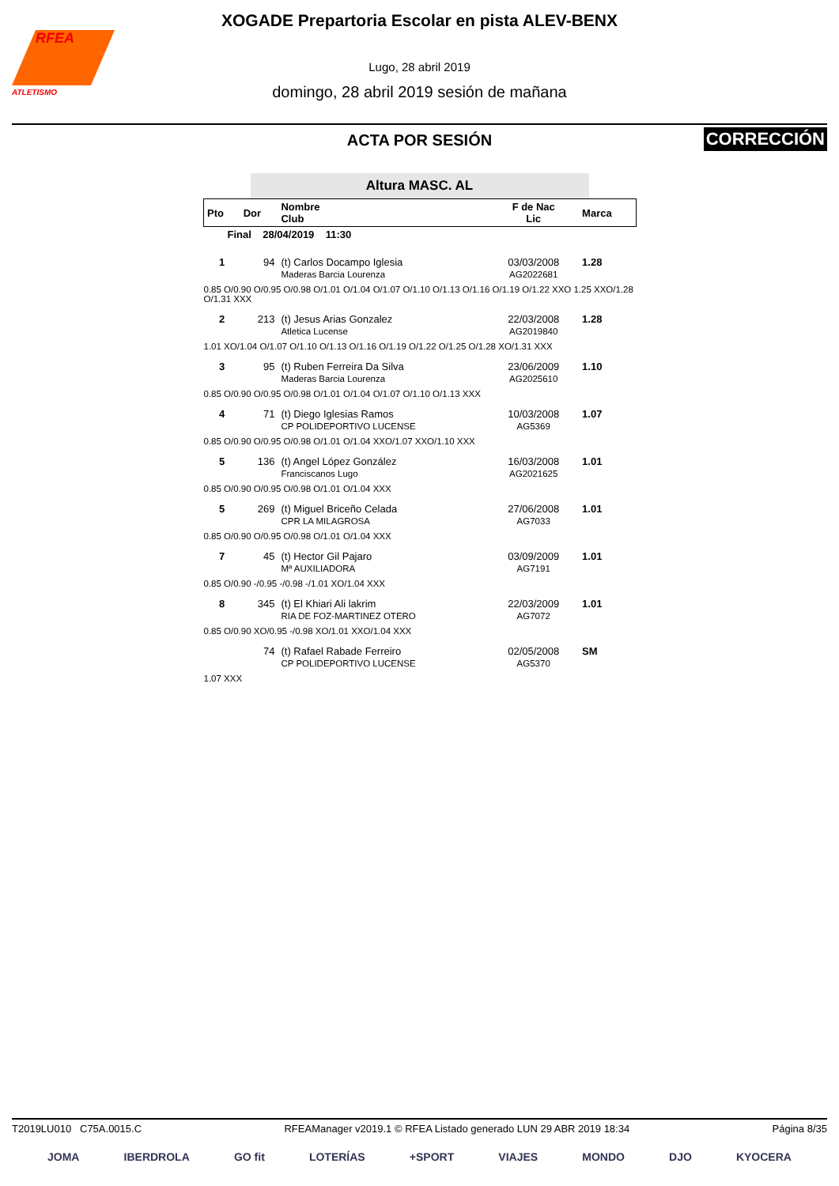RFEA
ATLETISMO
XOGADE Prepartoria Escolar en pista ALEV-BENX
Lugo, 28 abril 2019
domingo, 28 abril 2019 sesión de mañana
ACTA POR SESIÓN
CORRECCIÓN
Altura MASC. AL
| Pto | Dor | Nombre Club | F de Nac Lic | Marca |
| --- | --- | --- | --- | --- |
| Final 28/04/2019 11:30 | | | | |
| 1 | 94 | (t) Carlos Docampo Iglesia Maderas Barcia Lourenza | 03/03/2008 AG2022681 | 1.28 |
| 0.85 O/0.90 O/0.95 O/0.98 O/1.01 O/1.04 O/1.07 O/1.10 O/1.13 O/1.16 O/1.19 O/1.22 XXO 1.25 XXO/1.28 O/1.31 XXX | | | | |
| 2 | 213 | (t) Jesus Arias Gonzalez Atletica Lucense | 22/03/2008 AG2019840 | 1.28 |
| 1.01 XO/1.04 O/1.07 O/1.10 O/1.13 O/1.16 O/1.19 O/1.22 O/1.25 O/1.28 XO/1.31 XXX | | | | |
| 3 | 95 | (t) Ruben Ferreira Da Silva Maderas Barcia Lourenza | 23/06/2009 AG2025610 | 1.10 |
| 0.85 O/0.90 O/0.95 O/0.98 O/1.01 O/1.04 O/1.07 O/1.10 O/1.13 XXX | | | | |
| 4 | 71 | (t) Diego Iglesias Ramos CP POLIDEPORTIVO LUCENSE | 10/03/2008 AG5369 | 1.07 |
| 0.85 O/0.90 O/0.95 O/0.98 O/1.01 O/1.04 XXO/1.07 XXO/1.10 XXX | | | | |
| 5 | 136 | (t) Angel López González Franciscanos Lugo | 16/03/2008 AG2021625 | 1.01 |
| 0.85 O/0.90 O/0.95 O/0.98 O/1.01 O/1.04 XXX | | | | |
| 5 | 269 | (t) Miguel Briceño Celada CPR LA MILAGROSA | 27/06/2008 AG7033 | 1.01 |
| 0.85 O/0.90 O/0.95 O/0.98 O/1.01 O/1.04 XXX | | | | |
| 7 | 45 | (t) Hector Gil Pajaro Mª AUXILIADORA | 03/09/2009 AG7191 | 1.01 |
| 0.85 O/0.90 -/0.95 -/0.98 -/1.01 XO/1.04 XXX | | | | |
| 8 | 345 | (t) El Khiari Ali lakrim RIA DE FOZ-MARTINEZ OTERO | 22/03/2009 AG7072 | 1.01 |
| 0.85 O/0.90 XO/0.95 -/0.98 XO/1.01 XXO/1.04 XXX | | | | |
| | 74 | (t) Rafael Rabade Ferreiro CP POLIDEPORTIVO LUCENSE | 02/05/2008 AG5370 | SM |
| 1.07 XXX | | | | |
T2019LU010 C75A.0015.C RFEAManager v2019.1 © RFEA Listado generado LUN 29 ABR 2019 18:34 Página 8/35
JOMA IBERDROLA GO fit LOTERÍAS +SPORT VIAJES MONDO DJO KYOCERA